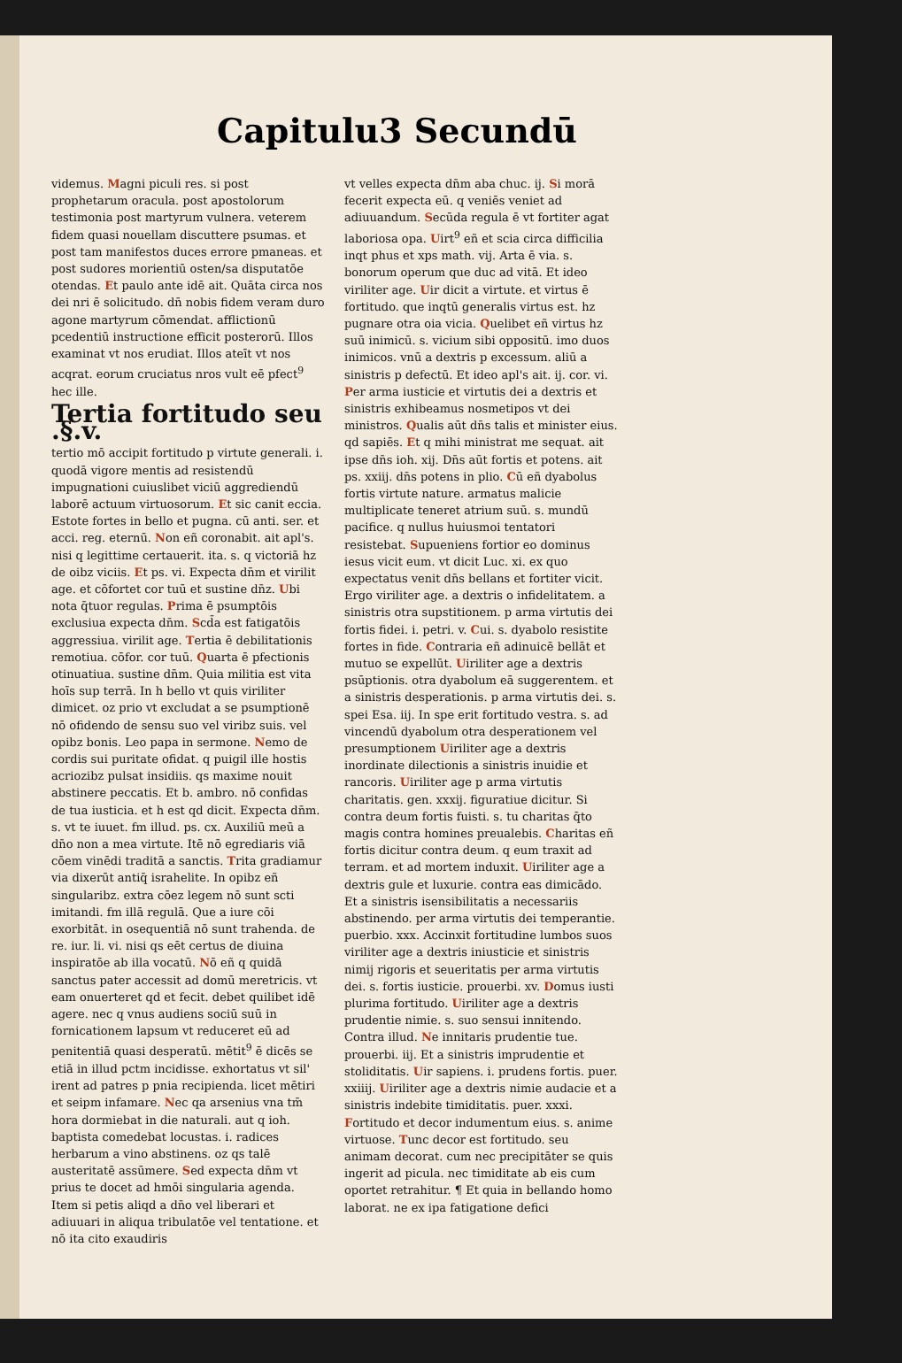Capitulu3 Secundū
videmus. Magni piculi res. si post prophetarum oracula. post apostolorum testimonia post martyrum vulnera. veterem fidem quasi nouellam discuttere psumas. et post tam manifestos duces errore pmaneas. et post sudores morientiū osten/sa disputatōe otendas. Et paulo ante idē ait. Quāta circa nos dei nri ē solicitudo. dn̄ nobis fidem veram duro agone martyrum cōmendat. afflictionū pcedentiū instructione efficit posterorū. Illos examinat vt nos erudiat. Illos ateīt vt nos acqrat. eorum cruciatus nros vult eē pfect<sup>9</sup> hec ille.
Tertia fortitudo seu .§.v.
tertio mō accipit fortitudo p virtute generali. i. quodā vigore mentis ad resistendū impugnationi cuiuslibet viciū aggrediendū laborē actuum virtuosorum. Et sic canit eccia. Estote fortes in bello et pugna. cū anti. ser. et acci. reg. eternū. Non eñ coronabit. ait apl's. nisi q legittime certauerit. ita. s. q victoriā hz de oibz viciis. Et ps. vi. Expecta dn̄m et virilit age. et cōfortet cor tuū et sustine dn̄z. Ubi nota q̄tuor regulas. Prima ē psumptōis exclusiua expecta dn̄m. Scd̄a est fatigatōis aggressiua. virilit age. Tertia ē debilitationis remotiua. cōfor. cor tuū. Quarta ē pfectionis otinuatiua. sustine dn̄m. Quia militia est vita hoīs sup terrā. In h bello vt quis viriliter dimicet. oz prio vt excludat a se psumptionē nō ofidendo de sensu suo vel viribz suis. vel opibz bonis. Leo papa in sermone. Nemo de cordis sui puritate ofidat. q puigil ille hostis acriozibz pulsat insidiis. qs maxime nouit abstinere peccatis. Et b. ambro. nō confidas de tua iusticia. et h est qd dicit. Expecta dn̄m. s. vt te iuuet. fm illud. ps. cx. Auxiliū meū a dn̄o non a mea virtute. Itē nō egrediaris viā cōem vinēdi traditā a sanctis. Trita gradiamur via dixerūt antiq̄ israhelite. In opibz eñ singularibz. extra cōez legem nō sunt scti imitandi. fm illā regulā. Que a iure cōi exorbitāt. in osequentiā nō sunt trahenda. de re. iur. li. vi. nisi qs eēt certus de diuina inspiratōe ab illa vocatū. Nō eñ q quidā sanctus pater accessit ad domū meretricis. vt eam onuerteret qd et fecit. debet quilibet idē agere. nec q vnus audiens sociū suū in fornicationem lapsum vt reduceret eū ad penitentiā quasi desperatū. mētit<sup>9</sup> ē dicēs se etiā in illud pctm incidisse. exhortatus vt sil' irent ad patres p pnia recipienda. licet mētiri et seipm infamare. Nec qa arsenius vna tm̄ hora dormiebat in die naturali. aut q ioh. baptista comedebat locustas. i. radices herbarum a vino abstinens. oz qs talē austeritatē assūmere. Sed expecta dn̄m vt prius te docet ad hmōi singularia agenda. Item si petis aliqd a dn̄o vel liberari et adiuuari in aliqua tribulatōe vel tentatione. et nō ita cito exaudiris
vt velles expecta dn̄m aba chuc. ij. Si morā fecerit expecta eū. q veniēs veniet ad adiuuandum. Secūda regula ē vt fortiter agat laboriosa opa. Uirt<sup>9</sup> eñ et scia circa difficilia inqt phus et xps math. vij. Arta ē via. s. bonorum operum que duc ad vitā. Et ideo viriliter age. Uir dicit a virtute. et virtus ē fortitudo. que inqtū generalis virtus est. hz pugnare otra oia vicia. Quelibet eñ virtus hz suū inimicū. s. vicium sibi oppositū. imo duos inimicos. vnū a dextris p excessum. aliū a sinistris p defectū. Et ideo apl's ait. ij. cor. vi. Per arma iusticie et virtutis dei a dextris et sinistris exhibeamus nosmetipos vt dei ministros. Qualis aūt dn̄s talis et minister eius. qd sapiēs. Et q mihi ministrat me sequat. ait ipse dn̄s ioh. xij. Dn̄s aūt fortis et potens. ait ps. xxiij. dn̄s potens in plio. Cū eñ dyabolus fortis virtute nature. armatus malicie multiplicate teneret atrium suū. s. mundū pacifice. q nullus huiusmoi tentatori resistebat. Supueniens fortior eo dominus iesus vicit eum. vt dicit Luc. xi. ex quo expectatus venit dn̄s bellans et fortiter vicit. Ergo viriliter age. a dextris o infidelitatem. a sinistris otra supstitionem. p arma virtutis dei fortis fidei. i. petri. v. Cui. s. dyabolo resistite fortes in fide. Contraria eñ adinuicē bellāt et mutuo se expellūt. Uiriliter age a dextris psūptionis. otra dyabolum eā suggerentem. et a sinistris desperationis. p arma virtutis dei. s. spei Esa. iij. In spe erit fortitudo vestra. s. ad vincendū dyabolum otra desperationem vel presumptionem Uiriliter age a dextris inordinate dilectionis a sinistris inuidie et rancoris. Uiriliter age p arma virtutis charitatis. gen. xxxij. figuratiue dicitur. Si contra deum fortis fuisti. s. tu charitas q̄to magis contra homines preualebis. Charitas eñ fortis dicitur contra deum. q eum traxit ad terram. et ad mortem induxit. Uiriliter age a dextris gule et luxurie. contra eas dimicādo. Et a sinistris isensibilitatis a necessariis abstinendo. per arma virtutis dei temperantie. puerbio. xxx. Accinxit fortitudine lumbos suos viriliter age a dextris iniusticie et sinistris nimij rigoris et seueritatis per arma virtutis dei. s. fortis iusticie. prouerbi. xv. Domus iusti plurima fortitudo. Uiriliter age a dextris prudentie nimie. s. suo sensui innitendo. Contra illud. Ne innitaris prudentie tue. prouerbi. iij. Et a sinistris imprudentie et stoliditatis. Uir sapiens. i. prudens fortis. puer. xxiiij. Uiriliter age a dextris nimie audacie et a sinistris indebite timiditatis. puer. xxxi. Fortitudo et decor indumentum eius. s. anime virtuose. Tunc decor est fortitudo. seu animam decorat. cum nec precipitāter se quis ingerit ad picula. nec timiditate ab eis cum oportet retrahitur. ¶ Et quia in bellando homo laborat. ne ex ipa fatigatione defici